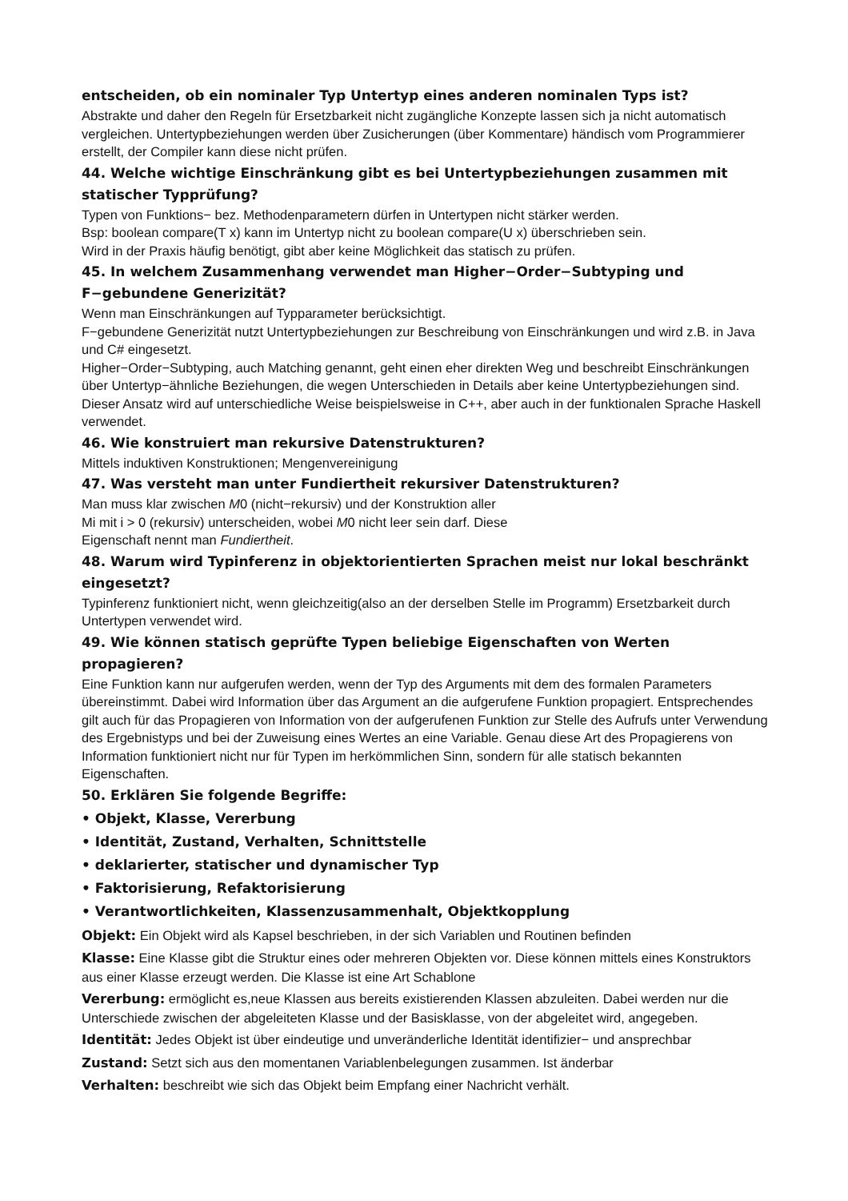entscheiden, ob ein nominaler Typ Untertyp eines anderen nominalen Typs ist?
Abstrakte und daher den Regeln für Ersetzbarkeit nicht zugängliche Konzepte lassen sich ja nicht automatisch vergleichen. Untertypbeziehungen werden über Zusicherungen (über Kommentare) händisch vom Programmierer erstellt, der Compiler kann diese nicht prüfen.
44. Welche wichtige Einschränkung gibt es bei Untertypbeziehungen zusammen mit statischer Typprüfung?
Typen von Funktions− bez. Methodenparametern dürfen in Untertypen nicht stärker werden.
Bsp: boolean compare(T x) kann im Untertyp nicht zu boolean compare(U x) überschrieben sein.
Wird in der Praxis häufig benötigt, gibt aber keine Möglichkeit das statisch zu prüfen.
45. In welchem Zusammenhang verwendet man Higher−Order−Subtyping und F−gebundene Generizität?
Wenn man Einschränkungen auf Typparameter berücksichtigt.
F−gebundene Generizität nutzt Untertypbeziehungen zur Beschreibung von Einschränkungen und wird z.B. in Java und C# eingesetzt.
Higher−Order−Subtyping, auch Matching genannt, geht einen eher direkten Weg und beschreibt Einschränkungen über Untertyp−ähnliche Beziehungen, die wegen Unterschieden in Details aber keine Untertypbeziehungen sind. Dieser Ansatz wird auf unterschiedliche Weise beispielsweise in C++, aber auch in der funktionalen Sprache Haskell verwendet.
46. Wie konstruiert man rekursive Datenstrukturen?
Mittels induktiven Konstruktionen; Mengenvereinigung
47. Was versteht man unter Fundiertheit rekursiver Datenstrukturen?
Man muss klar zwischen M0 (nicht−rekursiv) und der Konstruktion aller
Mi mit i > 0 (rekursiv) unterscheiden, wobei M0 nicht leer sein darf. Diese
Eigenschaft nennt man Fundiertheit.
48. Warum wird Typinferenz in objektorientierten Sprachen meist nur lokal beschränkt eingesetzt?
Typinferenz funktioniert nicht, wenn gleichzeitig(also an der derselben Stelle im Programm) Ersetzbarkeit durch Untertypen verwendet wird.
49. Wie können statisch geprüfte Typen beliebige Eigenschaften von Werten propagieren?
Eine Funktion kann nur aufgerufen werden, wenn der Typ des Arguments mit dem des formalen Parameters übereinstimmt. Dabei wird Information über das Argument an die aufgerufene Funktion propagiert. Entsprechendes gilt auch für das Propagieren von Information von der aufgerufenen Funktion zur Stelle des Aufrufs unter Verwendung des Ergebnistyps und bei der Zuweisung eines Wertes an eine Variable. Genau diese Art des Propagierens von Information funktioniert nicht nur für Typen im herkömmlichen Sinn, sondern für alle statisch bekannten Eigenschaften.
50. Erklären Sie folgende Begriffe:
• Objekt, Klasse, Vererbung
• Identität, Zustand, Verhalten, Schnittstelle
• deklarierter, statischer und dynamischer Typ
• Faktorisierung, Refaktorisierung
• Verantwortlichkeiten, Klassenzusammenhalt, Objektkopplung
Objekt: Ein Objekt wird als Kapsel beschrieben, in der sich Variablen und Routinen befinden
Klasse: Eine Klasse gibt die Struktur eines oder mehreren Objekten vor. Diese können mittels eines Konstruktors aus einer Klasse erzeugt werden. Die Klasse ist eine Art Schablone
Vererbung: ermöglicht es,neue Klassen aus bereits existierenden Klassen abzuleiten. Dabei werden nur die Unterschiede zwischen der abgeleiteten Klasse und der Basisklasse, von der abgeleitet wird, angegeben.
Identität: Jedes Objekt ist über eindeutige und unveränderliche Identität identifizier− und ansprechbar
Zustand: Setzt sich aus den momentanen Variablenbelegungen zusammen. Ist änderbar
Verhalten: beschreibt wie sich das Objekt beim Empfang einer Nachricht verhält.